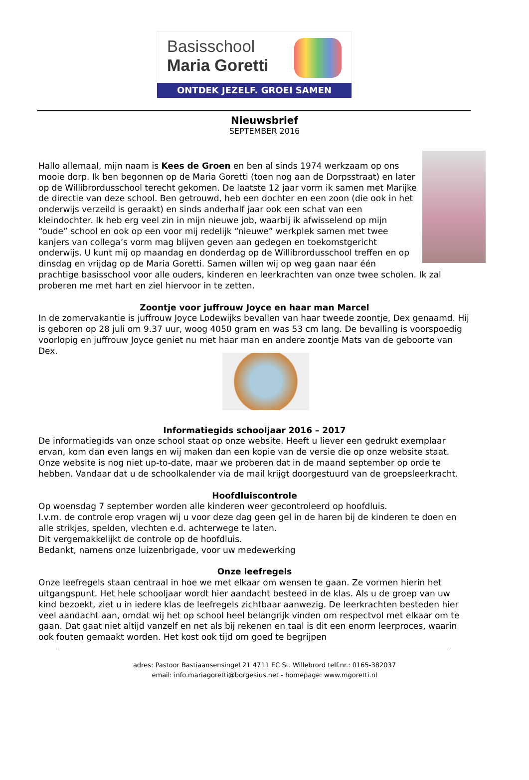Basisschool
Maria Goretti
ONTDEK JEZELF. GROEI SAMEN
Nieuwsbrief
SEPTEMBER 2016
Hallo allemaal, mijn naam is Kees de Groen en ben al sinds 1974 werkzaam op ons mooie dorp. Ik ben begonnen op de Maria Goretti (toen nog aan de Dorpsstraat) en later op de Willibrordusschool terecht gekomen. De laatste 12 jaar vorm ik samen met Marijke de directie van deze school. Ben getrouwd, heb een dochter en een zoon (die ook in het onderwijs verzeild is geraakt) en sinds anderhalf jaar ook een schat van een kleindochter. Ik heb erg veel zin in mijn nieuwe job, waarbij ik afwisselend op mijn “oude” school en ook op een voor mij redelijk “nieuwe” werkplek samen met twee kanjers van collega’s vorm mag blijven geven aan gedegen en toekomstgericht onderwijs. U kunt mij op maandag en donderdag op de Willibrordusschool treffen en op dinsdag en vrijdag op de Maria Goretti. Samen willen wij op weg gaan naar één prachtige basisschool voor alle ouders, kinderen en leerkrachten van onze twee scholen. Ik zal proberen me met hart en ziel hiervoor in te zetten.
Zoontje voor juffrouw Joyce en haar man Marcel
In de zomervakantie is juffrouw Joyce Lodewijks bevallen van haar tweede zoontje, Dex genaamd. Hij is geboren op 28 juli om 9.37 uur, woog 4050 gram en was 53 cm lang. De bevalling is voorspoedig voorlopig en juffrouw Joyce geniet nu met haar man en andere zoontje Mats van de geboorte van Dex.
Informatiegids schooljaar 2016 – 2017
De informatiegids van onze school staat op onze website. Heeft u liever een gedrukt exemplaar ervan, kom dan even langs en wij maken dan een kopie van de versie die op onze website staat. Onze website is nog niet up-to-date, maar we proberen dat in de maand september op orde te hebben. Vandaar dat u de schoolkalender via de mail krijgt doorgestuurd van de groepsleerkracht.
Hoofdluiscontrole
Op woensdag 7 september worden alle kinderen weer gecontroleerd op hoofdluis.
I.v.m. de controle erop vragen wij u voor deze dag geen gel in de haren bij de kinderen te doen en alle strikjes, spelden, vlechten e.d. achterwege te laten.
Dit vergemakkelijkt de controle op de hoofdluis.
Bedankt, namens onze luizenbrigade, voor uw medewerking
Onze leefregels
Onze leefregels staan centraal in hoe we met elkaar om wensen te gaan. Ze vormen hierin het uitgangspunt. Het hele schooljaar wordt hier aandacht besteed in de klas. Als u de groep van uw kind bezoekt, ziet u in iedere klas de leefregels zichtbaar aanwezig. De leerkrachten besteden hier veel aandacht aan, omdat wij het op school heel belangrijk vinden om respectvol met elkaar om te gaan. Dat gaat niet altijd vanzelf en net als bij rekenen en taal is dit een enorm leerproces, waarin ook fouten gemaakt worden. Het kost ook tijd om goed te begrijpen
adres: Pastoor Bastiaansensingel 21 4711 EC St. Willebrord telf.nr.: 0165-382037
email: info.mariagoretti@borgesius.net - homepage: www.mgoretti.nl